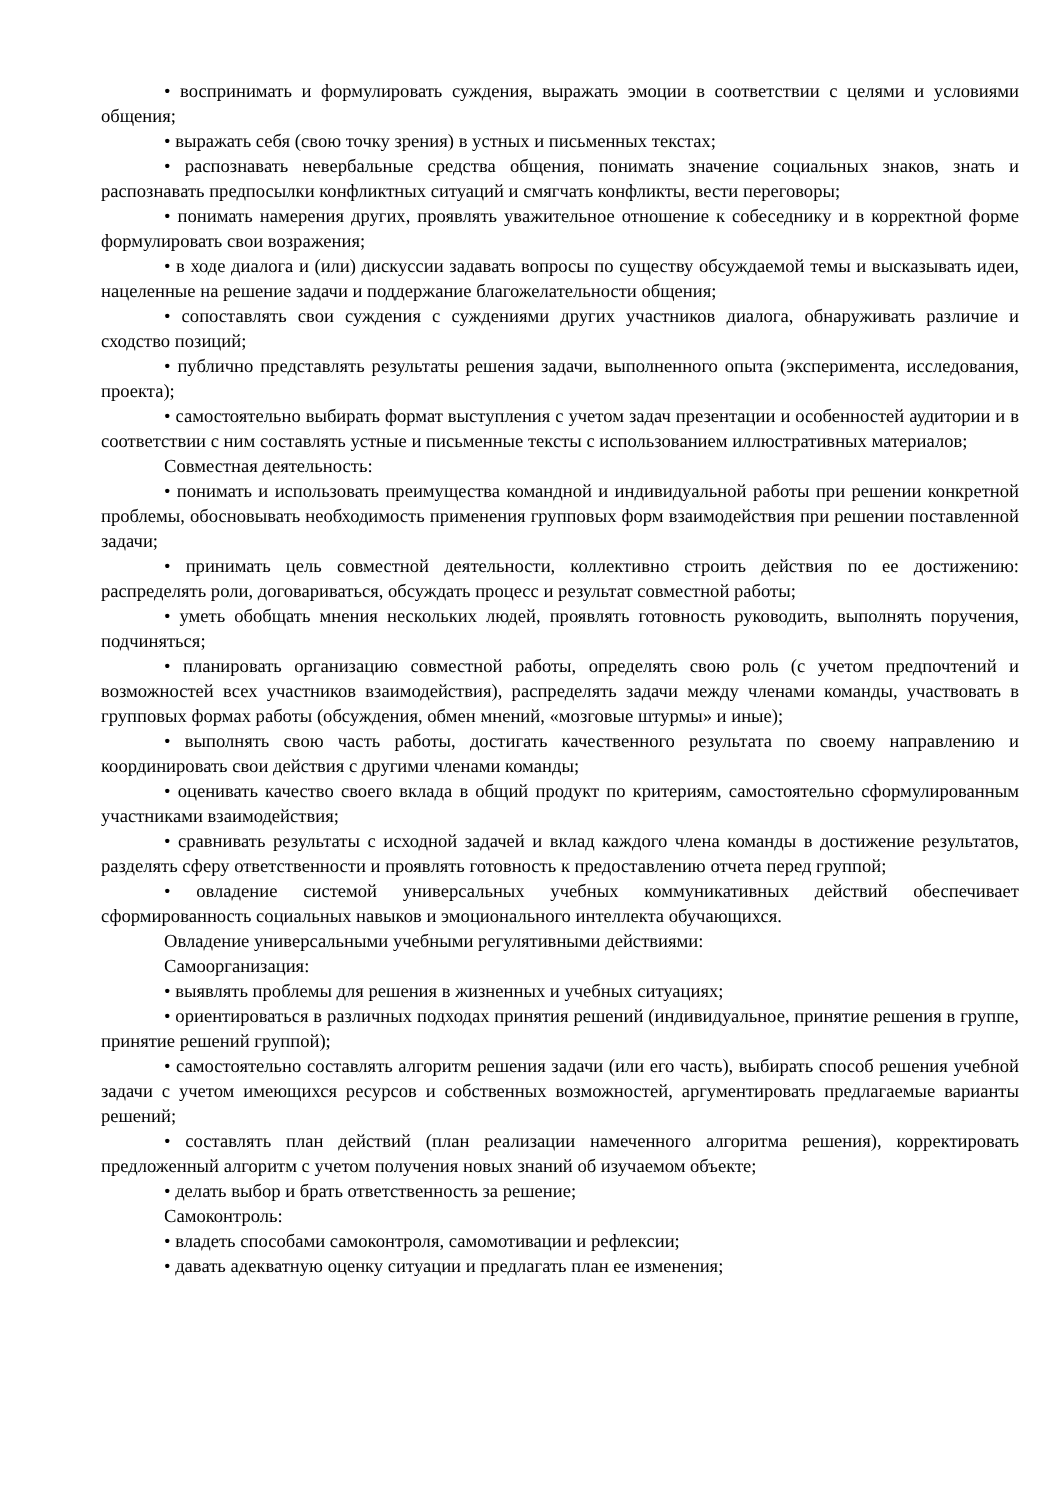• воспринимать и формулировать суждения, выражать эмоции в соответствии с целями и условиями общения;
• выражать себя (свою точку зрения) в устных и письменных текстах;
• распознавать невербальные средства общения, понимать значение социальных знаков, знать и распознавать предпосылки конфликтных ситуаций и смягчать конфликты, вести переговоры;
• понимать намерения других, проявлять уважительное отношение к собеседнику и в корректной форме формулировать свои возражения;
• в ходе диалога и (или) дискуссии задавать вопросы по существу обсуждаемой темы и высказывать идеи, нацеленные на решение задачи и поддержание благожелательности общения;
• сопоставлять свои суждения с суждениями других участников диалога, обнаруживать различие и сходство позиций;
• публично представлять результаты решения задачи, выполненного опыта (эксперимента, исследования, проекта);
• самостоятельно выбирать формат выступления с учетом задач презентации и особенностей аудитории и в соответствии с ним составлять устные и письменные тексты с использованием иллюстративных материалов;
Совместная деятельность:
• понимать и использовать преимущества командной и индивидуальной работы при решении конкретной проблемы, обосновывать необходимость применения групповых форм взаимодействия при решении поставленной задачи;
• принимать цель совместной деятельности, коллективно строить действия по ее достижению: распределять роли, договариваться, обсуждать процесс и результат совместной работы;
• уметь обобщать мнения нескольких людей, проявлять готовность руководить, выполнять поручения, подчиняться;
• планировать организацию совместной работы, определять свою роль (с учетом предпочтений и возможностей всех участников взаимодействия), распределять задачи между членами команды, участвовать в групповых формах работы (обсуждения, обмен мнений, «мозговые штурмы» и иные);
• выполнять свою часть работы, достигать качественного результата по своему направлению и координировать свои действия с другими членами команды;
• оценивать качество своего вклада в общий продукт по критериям, самостоятельно сформулированным участниками взаимодействия;
• сравнивать результаты с исходной задачей и вклад каждого члена команды в достижение результатов, разделять сферу ответственности и проявлять готовность к предоставлению отчета перед группой;
• овладение системой универсальных учебных коммуникативных действий обеспечивает сформированность социальных навыков и эмоционального интеллекта обучающихся.
Овладение универсальными учебными регулятивными действиями:
Самоорганизация:
• выявлять проблемы для решения в жизненных и учебных ситуациях;
• ориентироваться в различных подходах принятия решений (индивидуальное, принятие решения в группе, принятие решений группой);
• самостоятельно составлять алгоритм решения задачи (или его часть), выбирать способ решения учебной задачи с учетом имеющихся ресурсов и собственных возможностей, аргументировать предлагаемые варианты решений;
• составлять план действий (план реализации намеченного алгоритма решения), корректировать предложенный алгоритм с учетом получения новых знаний об изучаемом объекте;
• делать выбор и брать ответственность за решение;
Самоконтроль:
• владеть способами самоконтроля, самомотивации и рефлексии;
• давать адекватную оценку ситуации и предлагать план ее изменения;